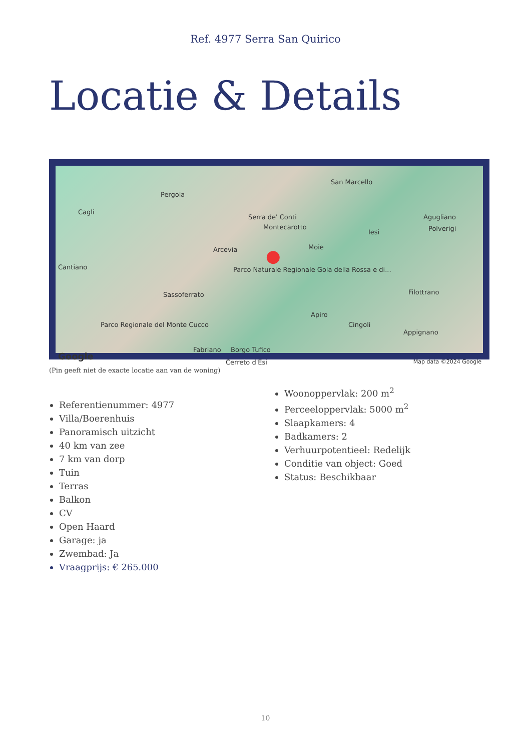Ref. 4977 Serra San Quirico
Locatie & Details
Pergola
Cagli
San Marcello
Serra de' Conti
Montecarotto
Iesi
Agugliano
Polverigi
Arcevia Moie
Cantiano Parco Naturale Regionale Gola della Rossa e di...
Sassoferrato Filottrano
Apiro
Cingoli Parco Regionale del Monte Cucco
Appignano
Fabriano Borgo Tufico
Cerreto d'Esi
Google Map data ©2024 Google
●
(Pin geeft niet de exacte locatie aan van de woning)
Referentienummer: 4977
Villa/Boerenhuis
Panoramisch uitzicht
40 km van zee
7 km van dorp
Tuin
Terras
Balkon
CV
Open Haard
Garage: ja
Zwembad: Ja
Vraagprijs: € 265.000
Woonoppervlak: 200 m<sup>2</sup>
Perceeloppervlak: 5000 m<sup>2</sup>
Slaapkamers: 4
Badkamers: 2
Verhuurpotentieel: Redelijk
Conditie van object: Goed
Status: Beschikbaar
10